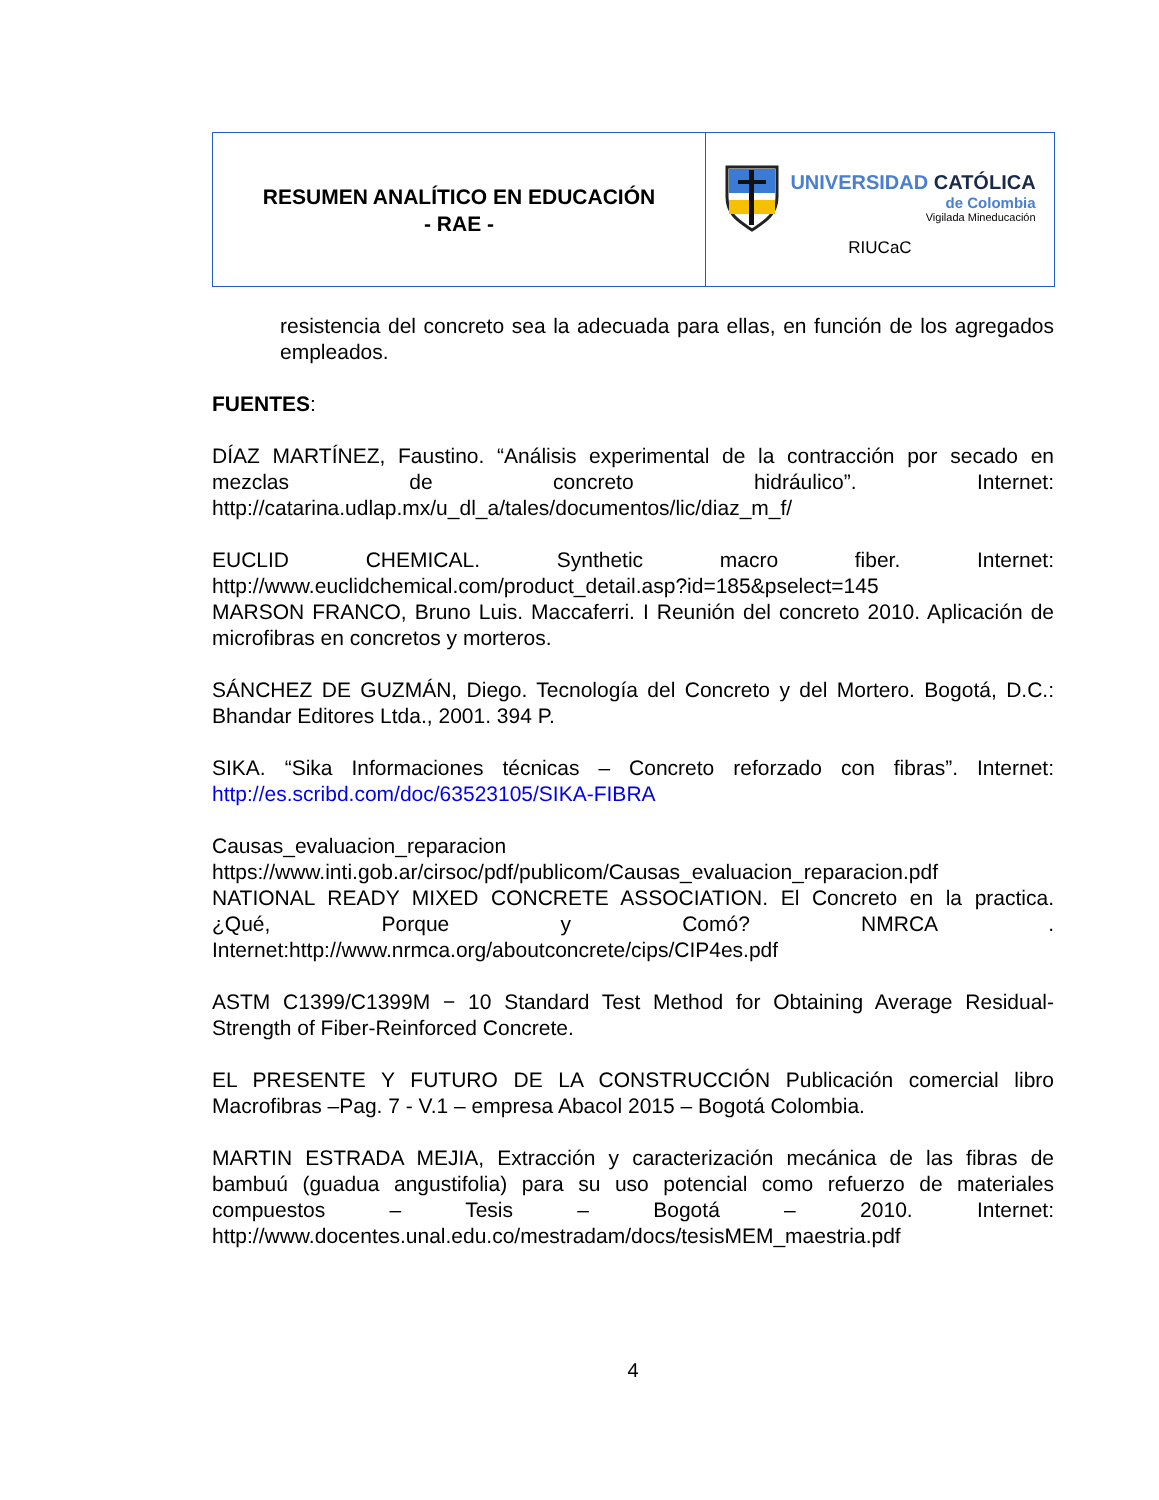| RESUMEN ANALÍTICO EN EDUCACIÓN - RAE - | UNIVERSIDAD CATÓLICA de Colombia Vigilada Mineducación RIUCaC |
resistencia del concreto sea la adecuada para ellas, en función de los agregados empleados.
FUENTES:
DÍAZ MARTÍNEZ, Faustino. “Análisis experimental de la contracción por secado en mezclas de concreto hidráulico”. Internet: http://catarina.udlap.mx/u_dl_a/tales/documentos/lic/diaz_m_f/
EUCLID CHEMICAL. Synthetic macro fiber. Internet: http://www.euclidchemical.com/product_detail.asp?id=185&pselect=145
MARSON FRANCO, Bruno Luis. Maccaferri. I Reunión del concreto 2010. Aplicación de microfibras en concretos y morteros.
SÁNCHEZ DE GUZMÁN, Diego. Tecnología del Concreto y del Mortero. Bogotá, D.C.: Bhandar Editores Ltda., 2001. 394 P.
SIKA. “Sika Informaciones técnicas – Concreto reforzado con fibras”. Internet: http://es.scribd.com/doc/63523105/SIKA-FIBRA
Causas_evaluacion_reparacion
https://www.inti.gob.ar/cirsoc/pdf/publicom/Causas_evaluacion_reparacion.pdf
NATIONAL READY MIXED CONCRETE ASSOCIATION. El Concreto en la practica. ¿Qué, Porque y Comó? NMRCA . Internet:http://www.nrmca.org/aboutconcrete/cips/CIP4es.pdf
ASTM C1399/C1399M − 10 Standard Test Method for Obtaining Average Residual-Strength of Fiber-Reinforced Concrete.
EL PRESENTE Y FUTURO DE LA CONSTRUCCIÓN Publicación comercial libro Macrofibras –Pag. 7 - V.1 – empresa Abacol 2015 – Bogotá Colombia.
MARTIN ESTRADA MEJIA, Extracción y caracterización mecánica de las fibras de bambuú (guadua angustifolia) para su uso potencial como refuerzo de materiales compuestos – Tesis – Bogotá – 2010. Internet: http://www.docentes.unal.edu.co/mestradam/docs/tesisMEM_maestria.pdf
4